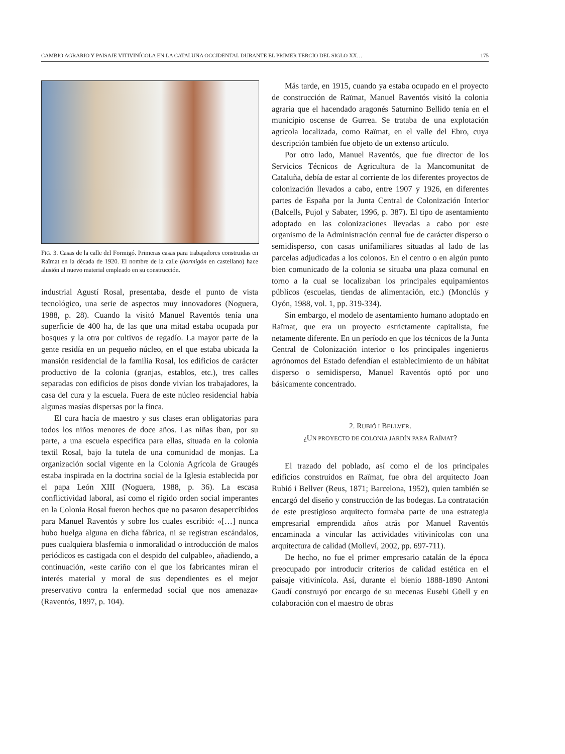CAMBIO AGRARIO Y PAISAJE VITIVINÍCOLA EN LA CATALUÑA OCCIDENTAL DURANTE EL PRIMER TERCIO DEL SIGLO XX… 175
FIG. 3. Casas de la calle del Formigó. Primeras casas para trabajadores construidas en Raïmat en la década de 1920. El nombre de la calle (hormigón en castellano) hace alusión al nuevo material empleado en su construcción.
industrial Agustí Rosal, presentaba, desde el punto de vista tecnológico, una serie de aspectos muy innovadores (Noguera, 1988, p. 28). Cuando la visitó Manuel Raventós tenía una superficie de 400 ha, de las que una mitad estaba ocupada por bosques y la otra por cultivos de regadío. La mayor parte de la gente residía en un pequeño núcleo, en el que estaba ubicada la mansión residencial de la familia Rosal, los edificios de carácter productivo de la colonia (granjas, establos, etc.), tres calles separadas con edificios de pisos donde vivían los trabajadores, la casa del cura y la escuela. Fuera de este núcleo residencial había algunas masías dispersas por la finca.
El cura hacía de maestro y sus clases eran obligatorias para todos los niños menores de doce años. Las niñas iban, por su parte, a una escuela específica para ellas, situada en la colonia textil Rosal, bajo la tutela de una comunidad de monjas. La organización social vigente en la Colonia Agrícola de Graugés estaba inspirada en la doctrina social de la Iglesia establecida por el papa León XIII (Noguera, 1988, p. 36). La escasa conflictividad laboral, así como el rígido orden social imperantes en la Colonia Rosal fueron hechos que no pasaron desapercibidos para Manuel Raventós y sobre los cuales escribió: «[…] nunca hubo huelga alguna en dicha fábrica, ni se registran escándalos, pues cualquiera blasfemia o inmoralidad o introducción de malos periódicos es castigada con el despido del culpable», añadiendo, a continuación, «este cariño con el que los fabricantes miran el interés material y moral de sus dependientes es el mejor preservativo contra la enfermedad social que nos amenaza» (Raventós, 1897, p. 104).
Más tarde, en 1915, cuando ya estaba ocupado en el proyecto de construcción de Raïmat, Manuel Raventós visitó la colonia agraria que el hacendado aragonés Saturnino Bellido tenía en el municipio oscense de Gurrea. Se trataba de una explotación agrícola localizada, como Raïmat, en el valle del Ebro, cuya descripción también fue objeto de un extenso artículo.
Por otro lado, Manuel Raventós, que fue director de los Servicios Técnicos de Agricultura de la Mancomunitat de Cataluña, debía de estar al corriente de los diferentes proyectos de colonización llevados a cabo, entre 1907 y 1926, en diferentes partes de España por la Junta Central de Colonización Interior (Balcells, Pujol y Sabater, 1996, p. 387). El tipo de asentamiento adoptado en las colonizaciones llevadas a cabo por este organismo de la Administración central fue de carácter disperso o semidisperso, con casas unifamiliares situadas al lado de las parcelas adjudicadas a los colonos. En el centro o en algún punto bien comunicado de la colonia se situaba una plaza comunal en torno a la cual se localizaban los principales equipamientos públicos (escuelas, tiendas de alimentación, etc.) (Monclús y Oyón, 1988, vol. 1, pp. 319-334).
Sin embargo, el modelo de asentamiento humano adoptado en Raïmat, que era un proyecto estrictamente capitalista, fue netamente diferente. En un período en que los técnicos de la Junta Central de Colonización interior o los principales ingenieros agrónomos del Estado defendían el establecimiento de un hábitat disperso o semidisperso, Manuel Raventós optó por uno básicamente concentrado.
2. RUBIÓ I BELLVER.
¿UN PROYECTO DE COLONIA JARDÍN PARA RAÏMAT?
El trazado del poblado, así como el de los principales edificios construidos en Raïmat, fue obra del arquitecto Joan Rubió i Bellver (Reus, 1871; Barcelona, 1952), quien también se encargó del diseño y construcción de las bodegas. La contratación de este prestigioso arquitecto formaba parte de una estrategia empresarial emprendida años atrás por Manuel Raventós encaminada a vincular las actividades vitivinícolas con una arquitectura de calidad (Molleví, 2002, pp. 697-711).
De hecho, no fue el primer empresario catalán de la época preocupado por introducir criterios de calidad estética en el paisaje vitivinícola. Así, durante el bienio 1888-1890 Antoni Gaudí construyó por encargo de su mecenas Eusebi Güell y en colaboración con el maestro de obras